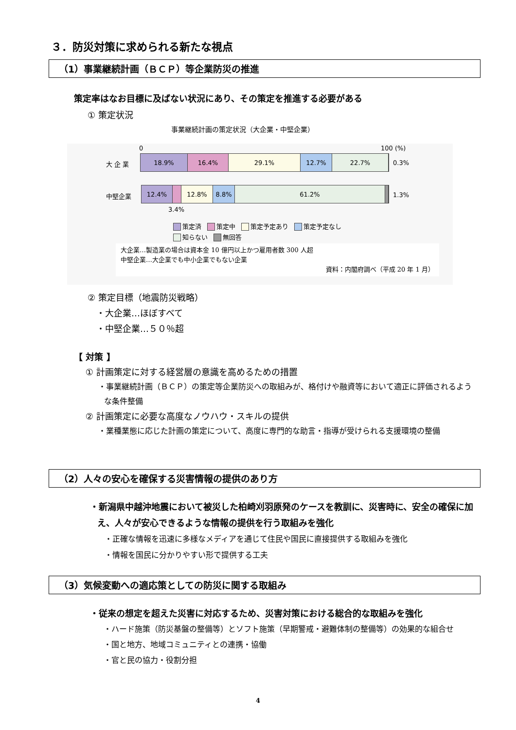３．防災対策に求められる新たな視点
（1）事業継続計画（ＢＣＰ）等企業防災の推進
策定率はなお目標に及ばない状況にあり、その策定を推進する必要がある
① 策定状況
事業継続計画の策定状況（大企業・中堅企業）
0 100 (%)
大 企 業
18.9% 16.4% 29.1% 12.7% 22.7%
0.3%
中堅企業
12.4% 12.8% 8.8% 61.2%
1.3%
3.4%
策定済 策定中 策定予定あり 策定予定なし
知らない 無回答
大企業…製造業の場合は資本金 10 億円以上かつ雇用者数 300 人超
中堅企業…大企業でも中小企業でもない企業
資料：内閣府調べ（平成 20 年 1 月）
② 策定目標（地震防災戦略）
　・大企業…ほぼすべて
　・中堅企業…５０％超
【 対策 】
　 ① 計画策定に対する経営層の意識を高めるための措置
・事業継続計画（ＢＣＰ）の策定等企業防災への取組みが、格付けや融資等において適正に評価されるような条件整備
　 ② 計画策定に必要な高度なノウハウ・スキルの提供
・業種業態に応じた計画の策定について、高度に専門的な助言・指導が受けられる支援環境の整備
（2）人々の安心を確保する災害情報の提供のあり方
・新潟県中越沖地震において被災した柏崎刈羽原発のケースを教訓に、災害時に、安全の確保に加え、人々が安心できるような情報の提供を行う取組みを強化
・正確な情報を迅速に多様なメディアを通じて住民や国民に直接提供する取組みを強化
・情報を国民に分かりやすい形で提供する工夫
（3）気候変動への適応策としての防災に関する取組み
・従来の想定を超えた災害に対応するため、災害対策における総合的な取組みを強化
・ハード施策（防災基盤の整備等）とソフト施策（早期警戒・避難体制の整備等）の効果的な組合せ
・国と地方、地域コミュニティとの連携・協働
・官と民の協力・役割分担
4